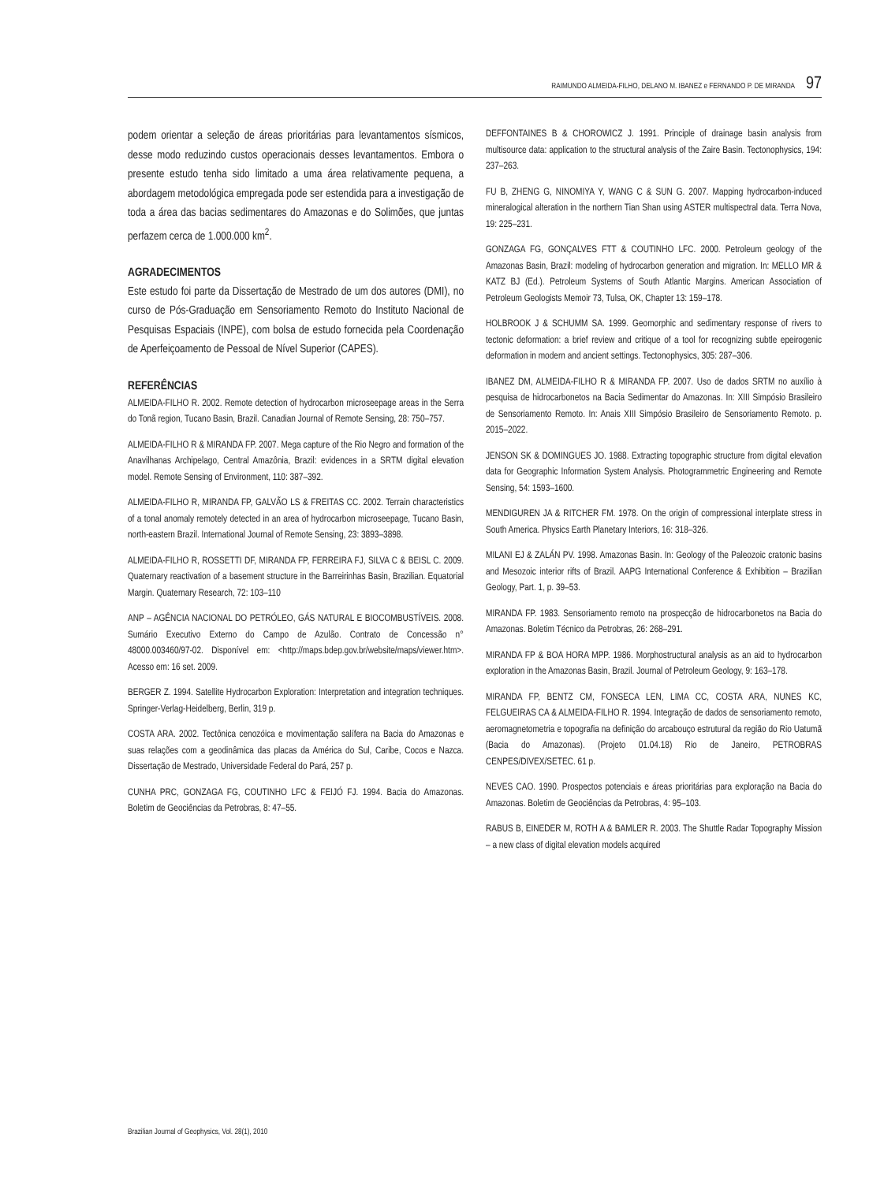RAIMUNDO ALMEIDA-FILHO, DELANO M. IBANEZ e FERNANDO P. DE MIRANDA 97
podem orientar a seleção de áreas prioritárias para levantamentos sísmicos, desse modo reduzindo custos operacionais desses levantamentos. Embora o presente estudo tenha sido limitado a uma área relativamente pequena, a abordagem metodológica empregada pode ser estendida para a investigação de toda a área das bacias sedimentares do Amazonas e do Solimões, que juntas perfazem cerca de 1.000.000 km<sup>2</sup>.
AGRADECIMENTOS
Este estudo foi parte da Dissertação de Mestrado de um dos autores (DMI), no curso de Pós-Graduação em Sensoriamento Remoto do Instituto Nacional de Pesquisas Espaciais (INPE), com bolsa de estudo fornecida pela Coordenação de Aperfeiçoamento de Pessoal de Nível Superior (CAPES).
REFERÊNCIAS
ALMEIDA-FILHO R. 2002. Remote detection of hydrocarbon microseepage areas in the Serra do Tonã region, Tucano Basin, Brazil. Canadian Journal of Remote Sensing, 28: 750–757.
ALMEIDA-FILHO R & MIRANDA FP. 2007. Mega capture of the Rio Negro and formation of the Anavilhanas Archipelago, Central Amazônia, Brazil: evidences in a SRTM digital elevation model. Remote Sensing of Environment, 110: 387–392.
ALMEIDA-FILHO R, MIRANDA FP, GALVÃO LS & FREITAS CC. 2002. Terrain characteristics of a tonal anomaly remotely detected in an area of hydrocarbon microseepage, Tucano Basin, north-eastern Brazil. International Journal of Remote Sensing, 23: 3893–3898.
ALMEIDA-FILHO R, ROSSETTI DF, MIRANDA FP, FERREIRA FJ, SILVA C & BEISL C. 2009. Quaternary reactivation of a basement structure in the Barreirinhas Basin, Brazilian. Equatorial Margin. Quaternary Research, 72: 103–110
ANP – AGÊNCIA NACIONAL DO PETRÓLEO, GÁS NATURAL E BIOCOMBUSTÍVEIS. 2008. Sumário Executivo Externo do Campo de Azulão. Contrato de Concessão n° 48000.003460/97-02. Disponível em: <http://maps.bdep.gov.br/website/maps/viewer.htm>. Acesso em: 16 set. 2009.
BERGER Z. 1994. Satellite Hydrocarbon Exploration: Interpretation and integration techniques. Springer-Verlag-Heidelberg, Berlin, 319 p.
COSTA ARA. 2002. Tectônica cenozóica e movimentação salífera na Bacia do Amazonas e suas relações com a geodinâmica das placas da América do Sul, Caribe, Cocos e Nazca. Dissertação de Mestrado, Universidade Federal do Pará, 257 p.
CUNHA PRC, GONZAGA FG, COUTINHO LFC & FEIJÓ FJ. 1994. Bacia do Amazonas. Boletim de Geociências da Petrobras, 8: 47–55.
DEFFONTAINES B & CHOROWICZ J. 1991. Principle of drainage basin analysis from multisource data: application to the structural analysis of the Zaire Basin. Tectonophysics, 194: 237–263.
FU B, ZHENG G, NINOMIYA Y, WANG C & SUN G. 2007. Mapping hydrocarbon-induced mineralogical alteration in the northern Tian Shan using ASTER multispectral data. Terra Nova, 19: 225–231.
GONZAGA FG, GONÇALVES FTT & COUTINHO LFC. 2000. Petroleum geology of the Amazonas Basin, Brazil: modeling of hydrocarbon generation and migration. In: MELLO MR & KATZ BJ (Ed.). Petroleum Systems of South Atlantic Margins. American Association of Petroleum Geologists Memoir 73, Tulsa, OK, Chapter 13: 159–178.
HOLBROOK J & SCHUMM SA. 1999. Geomorphic and sedimentary response of rivers to tectonic deformation: a brief review and critique of a tool for recognizing subtle epeirogenic deformation in modern and ancient settings. Tectonophysics, 305: 287–306.
IBANEZ DM, ALMEIDA-FILHO R & MIRANDA FP. 2007. Uso de dados SRTM no auxílio à pesquisa de hidrocarbonetos na Bacia Sedimentar do Amazonas. In: XIII Simpósio Brasileiro de Sensoriamento Remoto. In: Anais XIII Simpósio Brasileiro de Sensoriamento Remoto. p. 2015–2022.
JENSON SK & DOMINGUES JO. 1988. Extracting topographic structure from digital elevation data for Geographic Information System Analysis. Photogrammetric Engineering and Remote Sensing, 54: 1593–1600.
MENDIGUREN JA & RITCHER FM. 1978. On the origin of compressional interplate stress in South America. Physics Earth Planetary Interiors, 16: 318–326.
MILANI EJ & ZALÁN PV. 1998. Amazonas Basin. In: Geology of the Paleozoic cratonic basins and Mesozoic interior rifts of Brazil. AAPG International Conference & Exhibition – Brazilian Geology, Part. 1, p. 39–53.
MIRANDA FP. 1983. Sensoriamento remoto na prospecção de hidrocarbonetos na Bacia do Amazonas. Boletim Técnico da Petrobras, 26: 268–291.
MIRANDA FP & BOA HORA MPP. 1986. Morphostructural analysis as an aid to hydrocarbon exploration in the Amazonas Basin, Brazil. Journal of Petroleum Geology, 9: 163–178.
MIRANDA FP, BENTZ CM, FONSECA LEN, LIMA CC, COSTA ARA, NUNES KC, FELGUEIRAS CA & ALMEIDA-FILHO R. 1994. Integração de dados de sensoriamento remoto, aeromagnetometria e topografia na definição do arcabouço estrutural da região do Rio Uatumã (Bacia do Amazonas). (Projeto 01.04.18) Rio de Janeiro, PETROBRAS CENPES/DIVEX/SETEC. 61 p.
NEVES CAO. 1990. Prospectos potenciais e áreas prioritárias para exploração na Bacia do Amazonas. Boletim de Geociências da Petrobras, 4: 95–103.
RABUS B, EINEDER M, ROTH A & BAMLER R. 2003. The Shuttle Radar Topography Mission – a new class of digital elevation models acquired
Brazilian Journal of Geophysics, Vol. 28(1), 2010